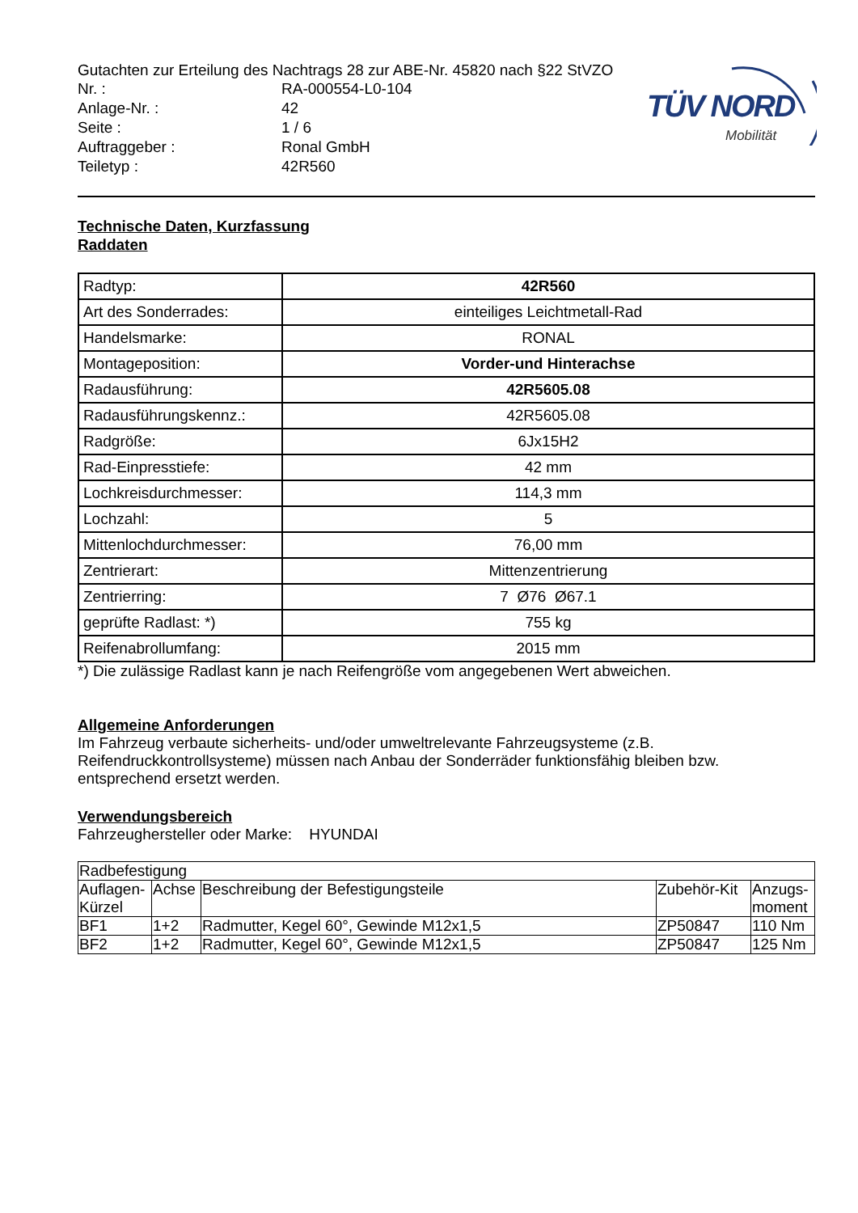TÜV NORD
Mobilität
Gutachten zur Erteilung des Nachtrags 28 zur ABE-Nr. 45820 nach §22 StVZO
Nr. : RA-000554-L0-104 Anlage-Nr. : 42 Seite : 1 / 6 Auftraggeber : Ronal GmbH Teiletyp : 42R560
Technische Daten, Kurzfassung
Raddaten
| Radtyp: | 42R560 |
| Art des Sonderrades: | einteiliges Leichtmetall-Rad |
| Handelsmarke: | RONAL |
| Montageposition: | Vorder-und Hinterachse |
| Radausführung: | 42R5605.08 |
| Radausführungskennz.: | 42R5605.08 |
| Radgröße: | 6Jx15H2 |
| Rad-Einpresstiefe: | 42 mm |
| Lochkreisdurchmesser: | 114,3 mm |
| Lochzahl: | 5 |
| Mittenlochdurchmesser: | 76,00 mm |
| Zentrierart: | Mittenzentrierung |
| Zentrierring: | 7 Ø76 Ø67.1 |
| geprüfte Radlast: *) | 755 kg |
| Reifenabrollumfang: | 2015 mm |
*) Die zulässige Radlast kann je nach Reifengröße vom angegebenen Wert abweichen.
Allgemeine Anforderungen
Im Fahrzeug verbaute sicherheits- und/oder umweltrelevante Fahrzeugsysteme (z.B. Reifendruckkontrollsysteme) müssen nach Anbau der Sonderräder funktionsfähig bleiben bzw. entsprechend ersetzt werden.
Verwendungsbereich
Fahrzeughersteller oder Marke: HYUNDAI
| Radbefestigung | | | | |
| Auflagen-Kürzel | Achse | Beschreibung der Befestigungsteile | Zubehör-Kit | Anzugs-moment |
| BF1 | 1+2 | Radmutter, Kegel 60°, Gewinde M12x1,5 | ZP50847 | 110 Nm |
| BF2 | 1+2 | Radmutter, Kegel 60°, Gewinde M12x1,5 | ZP50847 | 125 Nm |